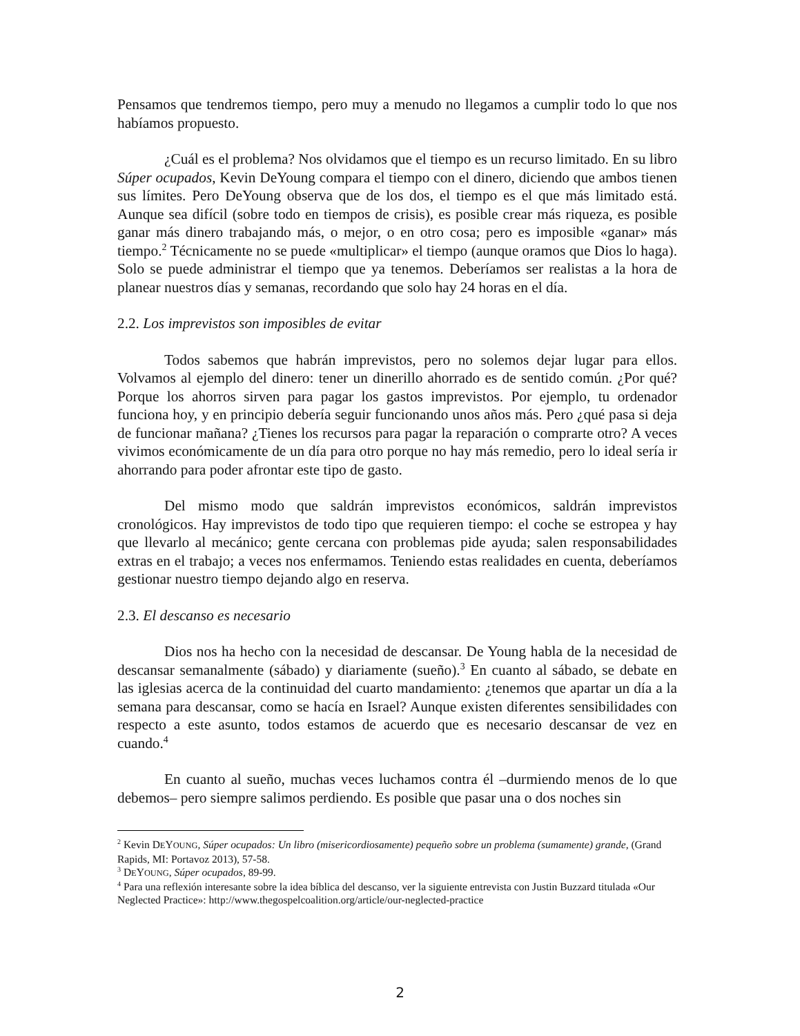Pensamos que tendremos tiempo, pero muy a menudo no llegamos a cumplir todo lo que nos habíamos propuesto.
¿Cuál es el problema? Nos olvidamos que el tiempo es un recurso limitado. En su libro Súper ocupados, Kevin DeYoung compara el tiempo con el dinero, diciendo que ambos tienen sus límites. Pero DeYoung observa que de los dos, el tiempo es el que más limitado está. Aunque sea difícil (sobre todo en tiempos de crisis), es posible crear más riqueza, es posible ganar más dinero trabajando más, o mejor, o en otro cosa; pero es imposible «ganar» más tiempo.<sup>2</sup> Técnicamente no se puede «multiplicar» el tiempo (aunque oramos que Dios lo haga). Solo se puede administrar el tiempo que ya tenemos. Deberíamos ser realistas a la hora de planear nuestros días y semanas, recordando que solo hay 24 horas en el día.
2.2. Los imprevistos son imposibles de evitar
Todos sabemos que habrán imprevistos, pero no solemos dejar lugar para ellos. Volvamos al ejemplo del dinero: tener un dinerillo ahorrado es de sentido común. ¿Por qué? Porque los ahorros sirven para pagar los gastos imprevistos. Por ejemplo, tu ordenador funciona hoy, y en principio debería seguir funcionando unos años más. Pero ¿qué pasa si deja de funcionar mañana? ¿Tienes los recursos para pagar la reparación o comprarte otro? A veces vivimos económicamente de un día para otro porque no hay más remedio, pero lo ideal sería ir ahorrando para poder afrontar este tipo de gasto.
Del mismo modo que saldrán imprevistos económicos, saldrán imprevistos cronológicos. Hay imprevistos de todo tipo que requieren tiempo: el coche se estropea y hay que llevarlo al mecánico; gente cercana con problemas pide ayuda; salen responsabilidades extras en el trabajo; a veces nos enfermamos. Teniendo estas realidades en cuenta, deberíamos gestionar nuestro tiempo dejando algo en reserva.
2.3. El descanso es necesario
Dios nos ha hecho con la necesidad de descansar. De Young habla de la necesidad de descansar semanalmente (sábado) y diariamente (sueño).<sup>3</sup> En cuanto al sábado, se debate en las iglesias acerca de la continuidad del cuarto mandamiento: ¿tenemos que apartar un día a la semana para descansar, como se hacía en Israel? Aunque existen diferentes sensibilidades con respecto a este asunto, todos estamos de acuerdo que es necesario descansar de vez en cuando.<sup>4</sup>
En cuanto al sueño, muchas veces luchamos contra él –durmiendo menos de lo que debemos– pero siempre salimos perdiendo. Es posible que pasar una o dos noches sin
<sup>2</sup> Kevin DEYOUNG, Súper ocupados: Un libro (misericordiosamente) pequeño sobre un problema (sumamente) grande, (Grand Rapids, MI: Portavoz 2013), 57-58.
<sup>3</sup> DEYOUNG, Súper ocupados, 89-99.
<sup>4</sup> Para una reflexión interesante sobre la idea bíblica del descanso, ver la siguiente entrevista con Justin Buzzard titulada «Our Neglected Practice»: http://www.thegospelcoalition.org/article/our-neglected-practice
2